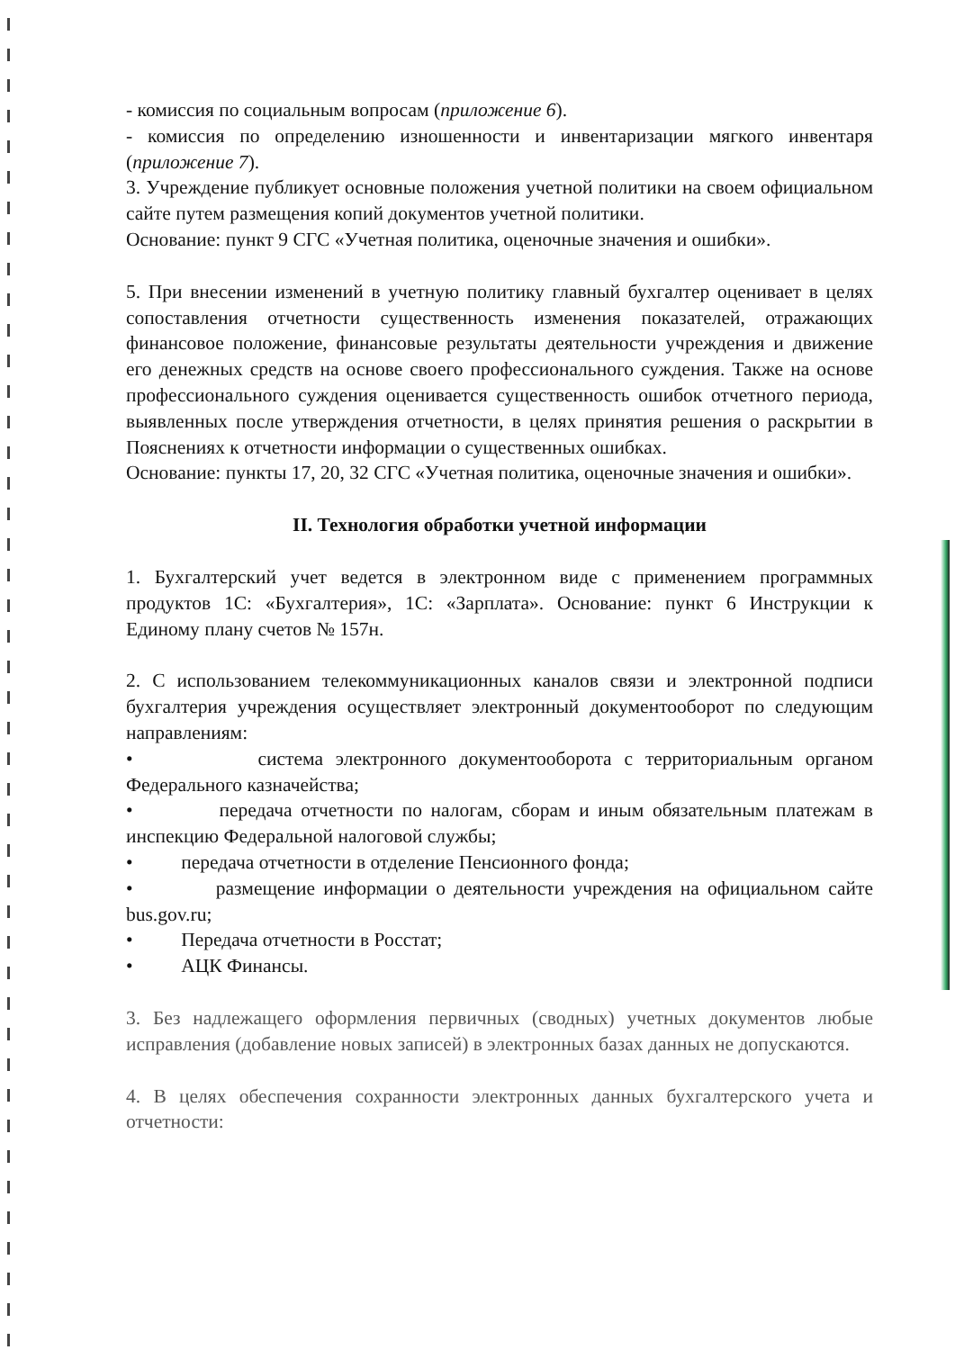- комиссия по социальным вопросам (приложение 6).
- комиссия по определению изношенности и инвентаризации мягкого инвентаря (приложение 7).
3. Учреждение публикует основные положения учетной политики на своем официальном сайте путем размещения копий документов учетной политики.
Основание: пункт 9 СГС «Учетная политика, оценочные значения и ошибки».
5. При внесении изменений в учетную политику главный бухгалтер оценивает в целях сопоставления отчетности существенность изменения показателей, отражающих финансовое положение, финансовые результаты деятельности учреждения и движение его денежных средств на основе своего профессионального суждения. Также на основе профессионального суждения оценивается существенность ошибок отчетного периода, выявленных после утверждения отчетности, в целях принятия решения о раскрытии в Пояснениях к отчетности информации о существенных ошибках.
Основание: пункты 17, 20, 32 СГС «Учетная политика, оценочные значения и ошибки».
II. Технология обработки учетной информации
1. Бухгалтерский учет ведется в электронном виде с применением программных продуктов 1С: «Бухгалтерия», 1С: «Зарплата». Основание: пункт 6 Инструкции к Единому плану счетов № 157н.
2. С использованием телекоммуникационных каналов связи и электронной подписи бухгалтерия учреждения осуществляет электронный документооборот по следующим направлениям:
• система электронного документооборота с территориальным органом Федерального казначейства;
• передача отчетности по налогам, сборам и иным обязательным платежам в инспекцию Федеральной налоговой службы;
• передача отчетности в отделение Пенсионного фонда;
• размещение информации о деятельности учреждения на официальном сайте bus.gov.ru;
• Передача отчетности в Росстат;
• АЦК Финансы.
3. Без надлежащего оформления первичных (сводных) учетных документов любые исправления (добавление новых записей) в электронных базах данных не допускаются.
4. В целях обеспечения сохранности электронных данных бухгалтерского учета и отчетности: